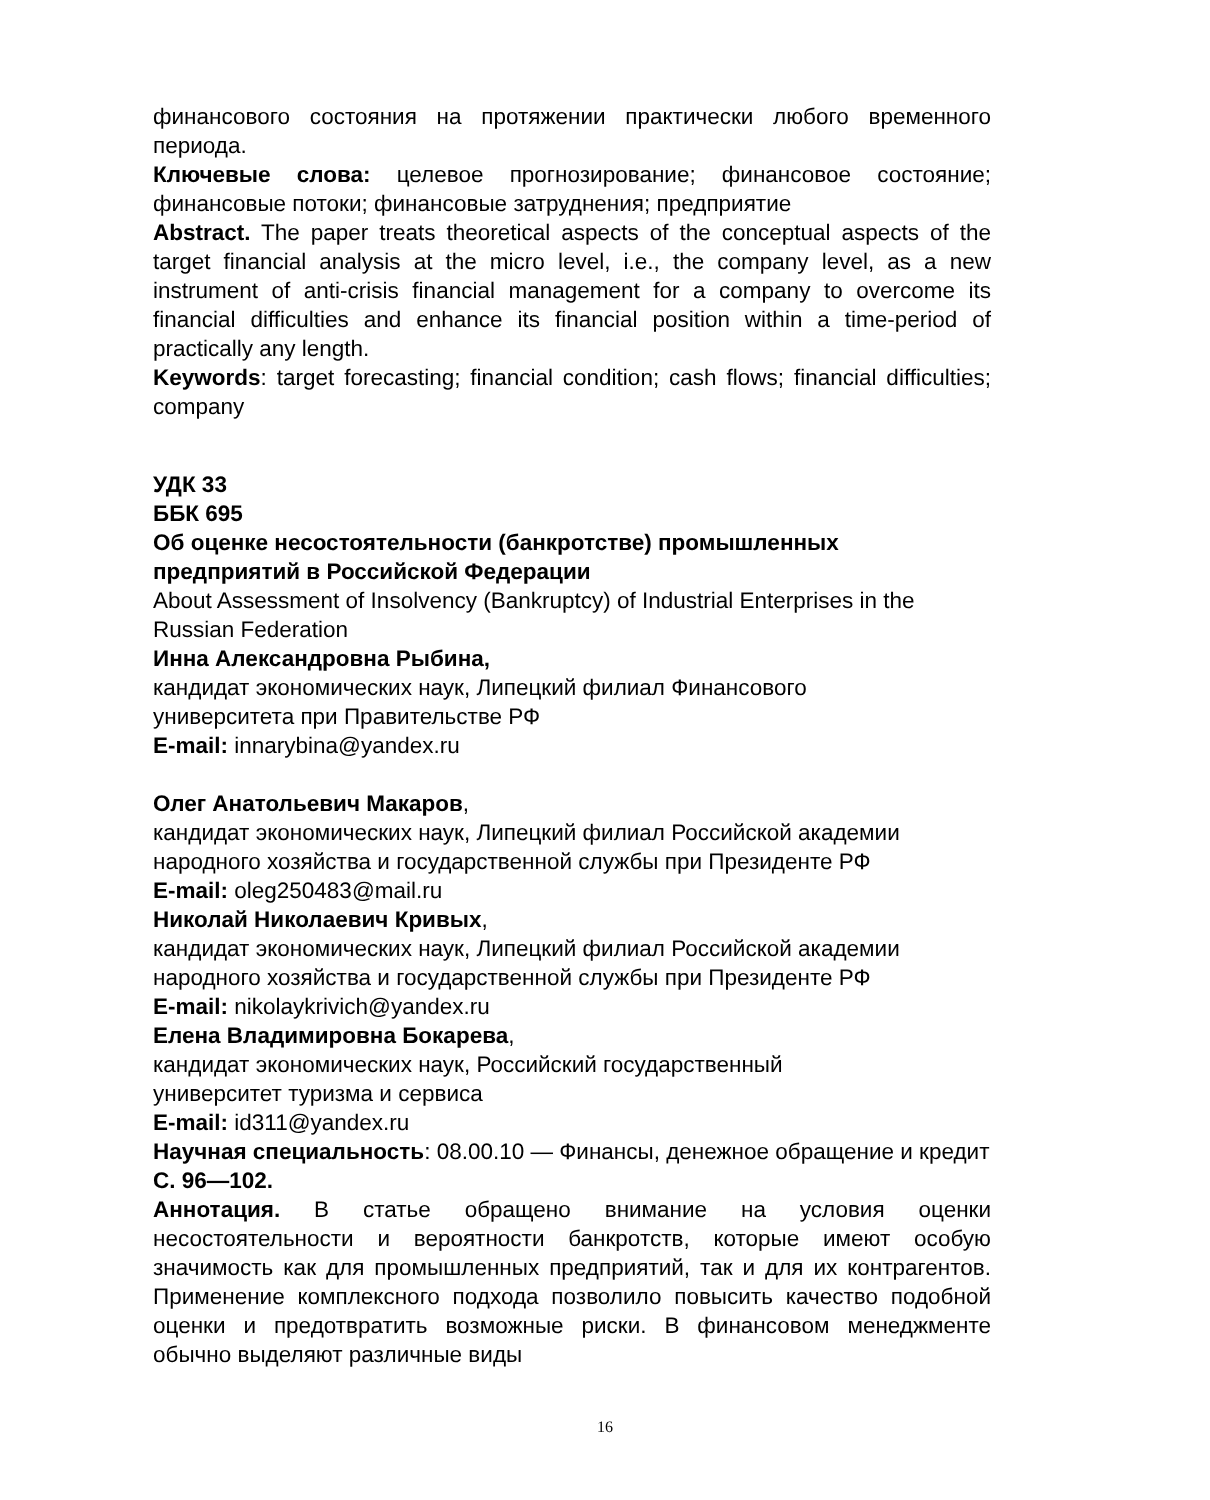финансового состояния на протяжении практически любого временного периода.
Ключевые слова: целевое прогнозирование; финансовое состояние; финансовые потоки; финансовые затруднения; предприятие
Abstract. The paper treats theoretical aspects of the conceptual aspects of the target financial analysis at the micro level, i.e., the company level, as a new instrument of anti-crisis financial management for a company to overcome its financial difficulties and enhance its financial position within a time-period of practically any length.
Keywords: target forecasting; financial condition; cash flows; financial difficulties; company
УДК 33
ББК 695
Об оценке несостоятельности (банкротстве) промышленных предприятий в Российской Федерации
About Assessment of Insolvency (Bankruptcy) of Industrial Enterprises in the Russian Federation
Инна Александровна Рыбина,
кандидат экономических наук, Липецкий филиал Финансового
университета при Правительстве РФ
E-mail: innarybina@yandex.ru
Олег Анатольевич Макаров,
кандидат экономических наук, Липецкий филиал Российской академии народного хозяйства и государственной службы при Президенте РФ
E-mail: oleg250483@mail.ru
Николай Николаевич Кривых,
кандидат экономических наук, Липецкий филиал Российской академии народного хозяйства и государственной службы при Президенте РФ
E-mail: nikolaykrivich@yandex.ru
Елена Владимировна Бокарева,
кандидат экономических наук, Российский государственный
университет туризма и сервиса
E-mail: id311@yandex.ru
Научная специальность: 08.00.10 — Финансы, денежное обращение и кредит
С. 96—102.
Аннотация. В статье обращено внимание на условия оценки несостоятельности и вероятности банкротств, которые имеют особую значимость как для промышленных предприятий, так и для их контрагентов. Применение комплексного подхода позволило повысить качество подобной оценки и предотвратить возможные риски. В финансовом менеджменте обычно выделяют различные виды
16